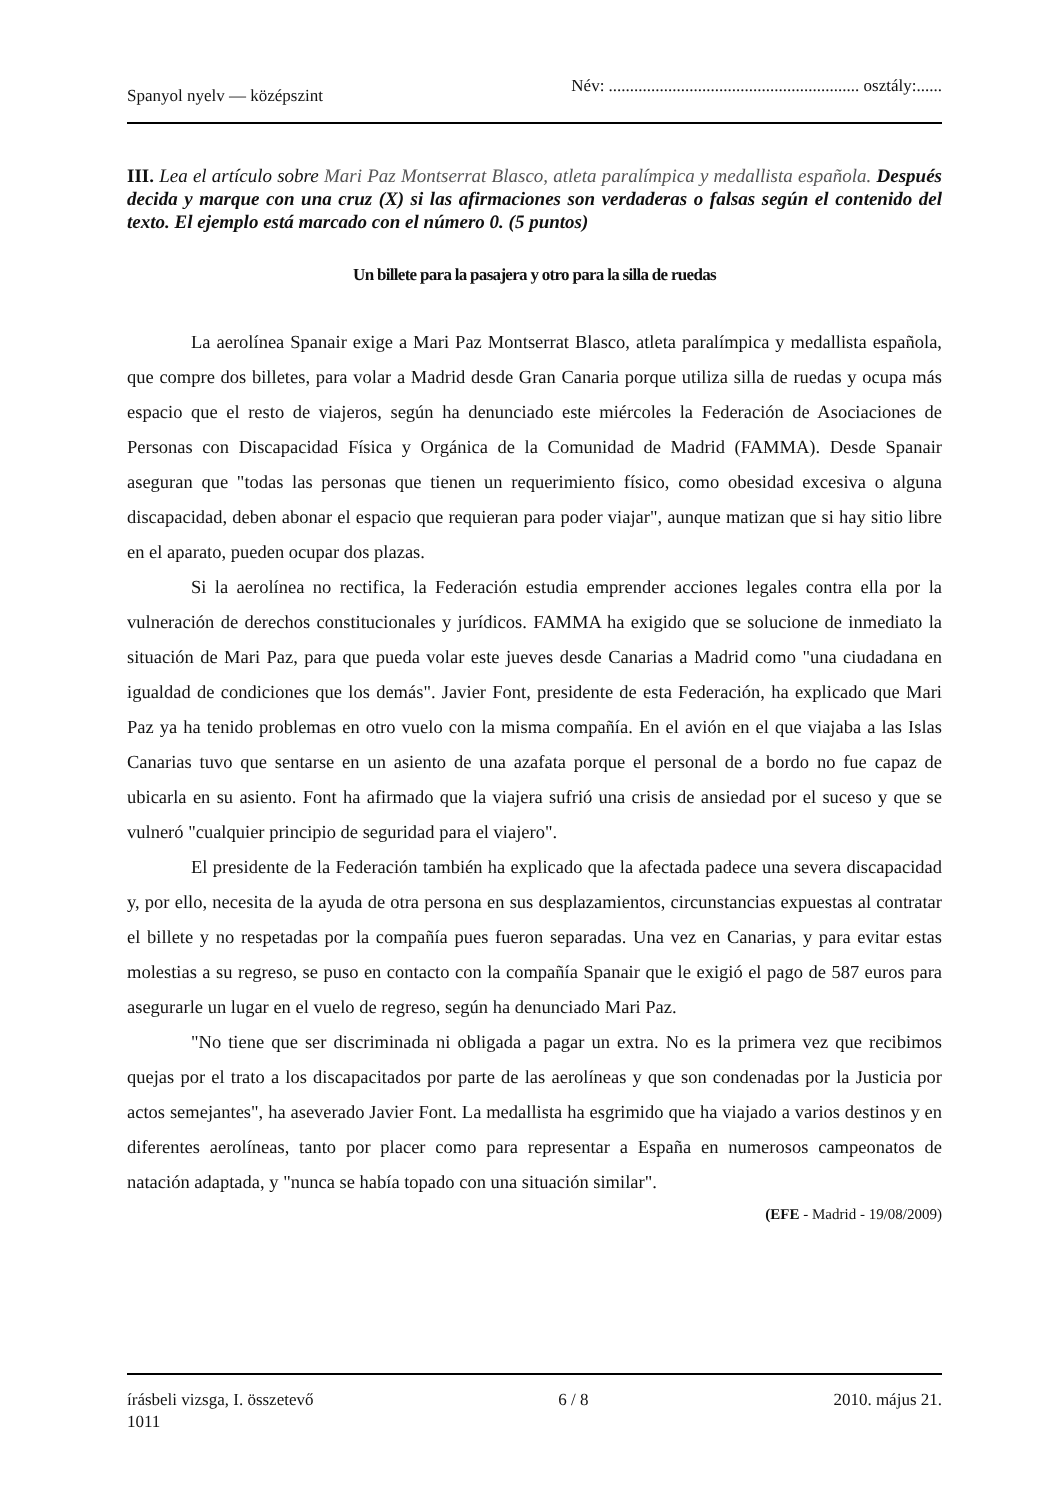Spanyol nyelv — középszint Név: ........................................................... osztály:......
III. Lea el artículo sobre Mari Paz Montserrat Blasco, atleta paralímpica y medallista española. Después decida y marque con una cruz (X) si las afirmaciones son verdaderas o falsas según el contenido del texto. El ejemplo está marcado con el número 0. (5 puntos)
Un billete para la pasajera y otro para la silla de ruedas
La aerolínea Spanair exige a Mari Paz Montserrat Blasco, atleta paralímpica y medallista española, que compre dos billetes, para volar a Madrid desde Gran Canaria porque utiliza silla de ruedas y ocupa más espacio que el resto de viajeros, según ha denunciado este miércoles la Federación de Asociaciones de Personas con Discapacidad Física y Orgánica de la Comunidad de Madrid (FAMMA). Desde Spanair aseguran que "todas las personas que tienen un requerimiento físico, como obesidad excesiva o alguna discapacidad, deben abonar el espacio que requieran para poder viajar", aunque matizan que si hay sitio libre en el aparato, pueden ocupar dos plazas.
Si la aerolínea no rectifica, la Federación estudia emprender acciones legales contra ella por la vulneración de derechos constitucionales y jurídicos. FAMMA ha exigido que se solucione de inmediato la situación de Mari Paz, para que pueda volar este jueves desde Canarias a Madrid como "una ciudadana en igualdad de condiciones que los demás". Javier Font, presidente de esta Federación, ha explicado que Mari Paz ya ha tenido problemas en otro vuelo con la misma compañía. En el avión en el que viajaba a las Islas Canarias tuvo que sentarse en un asiento de una azafata porque el personal de a bordo no fue capaz de ubicarla en su asiento. Font ha afirmado que la viajera sufrió una crisis de ansiedad por el suceso y que se vulneró "cualquier principio de seguridad para el viajero".
El presidente de la Federación también ha explicado que la afectada padece una severa discapacidad y, por ello, necesita de la ayuda de otra persona en sus desplazamientos, circunstancias expuestas al contratar el billete y no respetadas por la compañía pues fueron separadas. Una vez en Canarias, y para evitar estas molestias a su regreso, se puso en contacto con la compañía Spanair que le exigió el pago de 587 euros para asegurarle un lugar en el vuelo de regreso, según ha denunciado Mari Paz.
"No tiene que ser discriminada ni obligada a pagar un extra. No es la primera vez que recibimos quejas por el trato a los discapacitados por parte de las aerolíneas y que son condenadas por la Justicia por actos semejantes", ha aseverado Javier Font. La medallista ha esgrimido que ha viajado a varios destinos y en diferentes aerolíneas, tanto por placer como para representar a España en numerosos campeonatos de natación adaptada, y "nunca se había topado con una situación similar".
(EFE - Madrid - 19/08/2009)
írásbeli vizsga, I. összetevő
1011 6 / 8 2010. május 21.